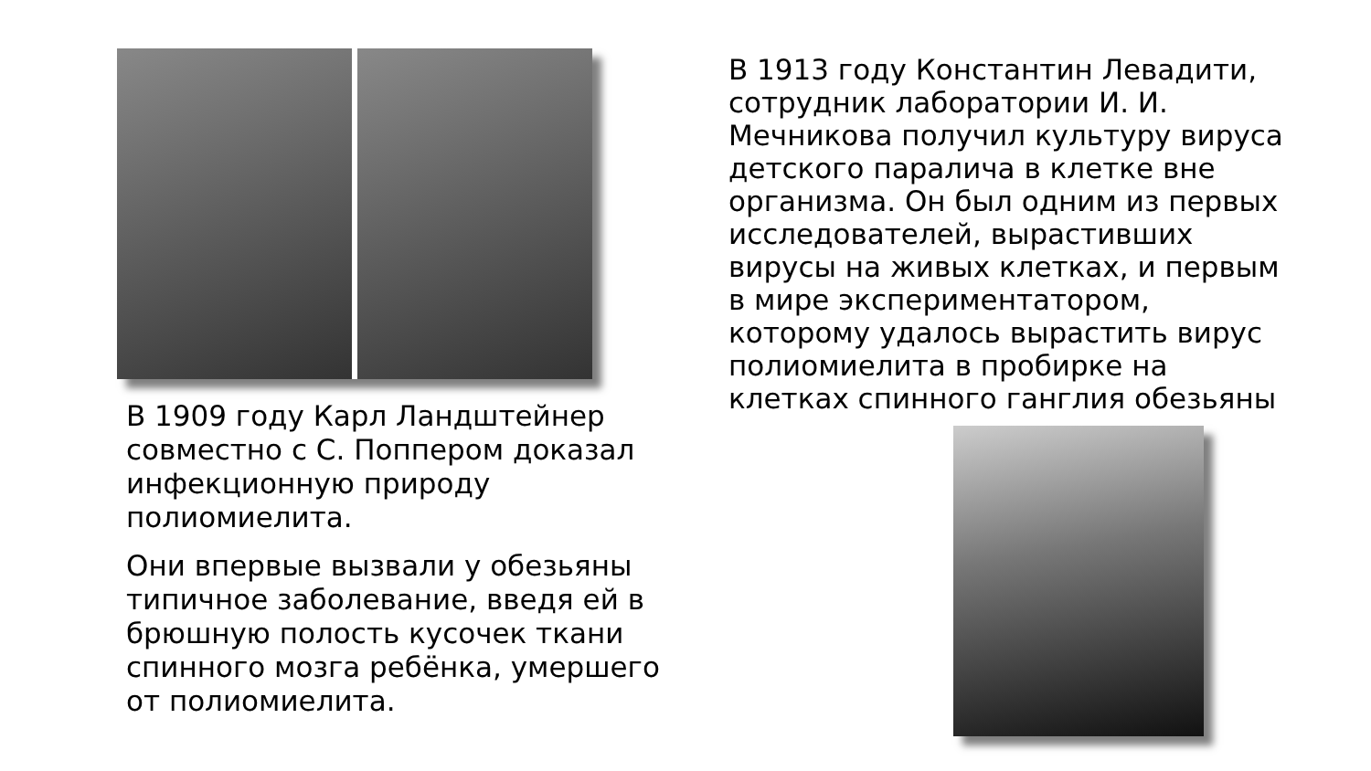В 1913 году Константин Левадити, сотрудник лаборатории И. И. Мечникова получил культуру вируса детского паралича в клетке вне организма. Он был одним из первых исследователей, вырастивших вирусы на живых клетках, и первым в мире экспериментатором, которому удалось вырастить вирус полиомиелита в пробирке на клетках спинного ганглия обезьяны
В 1909 году Карл Ландштейнер совместно с С. Поппером доказал инфекционную природу полиомиелита.
Они впервые вызвали у обезьяны типичное заболевание, введя ей в брюшную полость кусочек ткани спинного мозга ребёнка, умершего от полиомиелита.